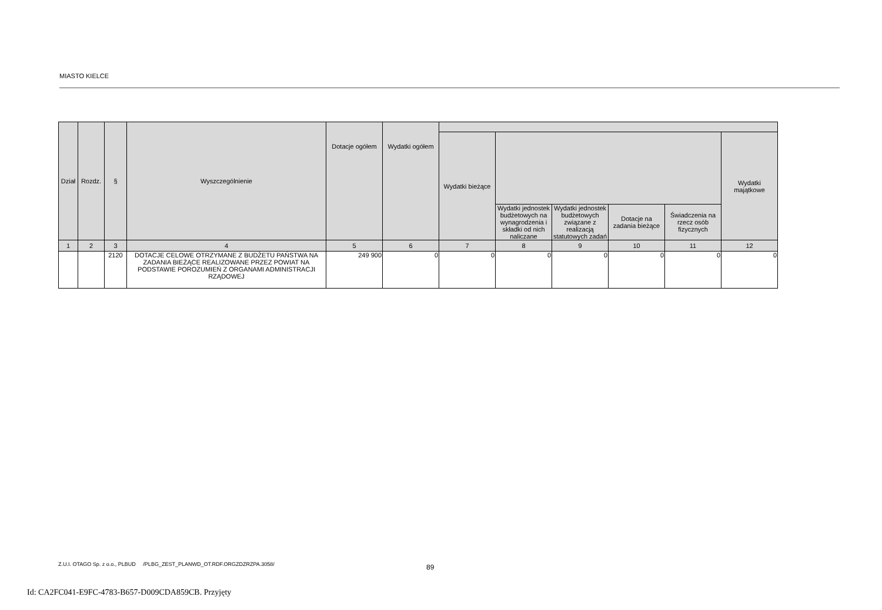MIASTO KIELCE
| Dział | Rozdz. | § | Wyszczególnienie | Dotacje ogółem | Wydatki ogółem | | | | | | |
| --- | --- | --- | --- | --- | --- | --- | --- | --- | --- | --- | --- |
| | | | | | | Wydatki bieżące | | | | | Wydatki majątkowe |
| | | | | | | | Wydatki jednostek budżetowych na wynagrodzenia i składki od nich naliczane | Wydatki jednostek budżetowych związane z realizacją statutowych zadań | Dotacje na zadania bieżące | Świadczenia na rzecz osób fizycznych | |
| 1 | 2 | 3 | 4 | 5 | 6 | 7 | 8 | 9 | 10 | 11 | 12 |
| | | 2120 | DOTACJE CELOWE OTRZYMANE Z BUDŻETU PAŃSTWA NA ZADANIA BIEŻĄCE REALIZOWANE PRZEZ POWIAT NA PODSTAWIE POROZUMIEŃ Z ORGANAMI ADMINISTRACJI RZĄDOWEJ | 249 900 | 0 | 0 | 0 | 0 | 0 | 0 | 0 |
Z.U.I. OTAGO Sp. z o.o., PLBUD /PLBG_ZEST_PLANWD_OT.RDF.ORGZDZRZPA.3058/
89
Id: CA2FC041-E9FC-4783-B657-D009CDA859CB. Przyjęty